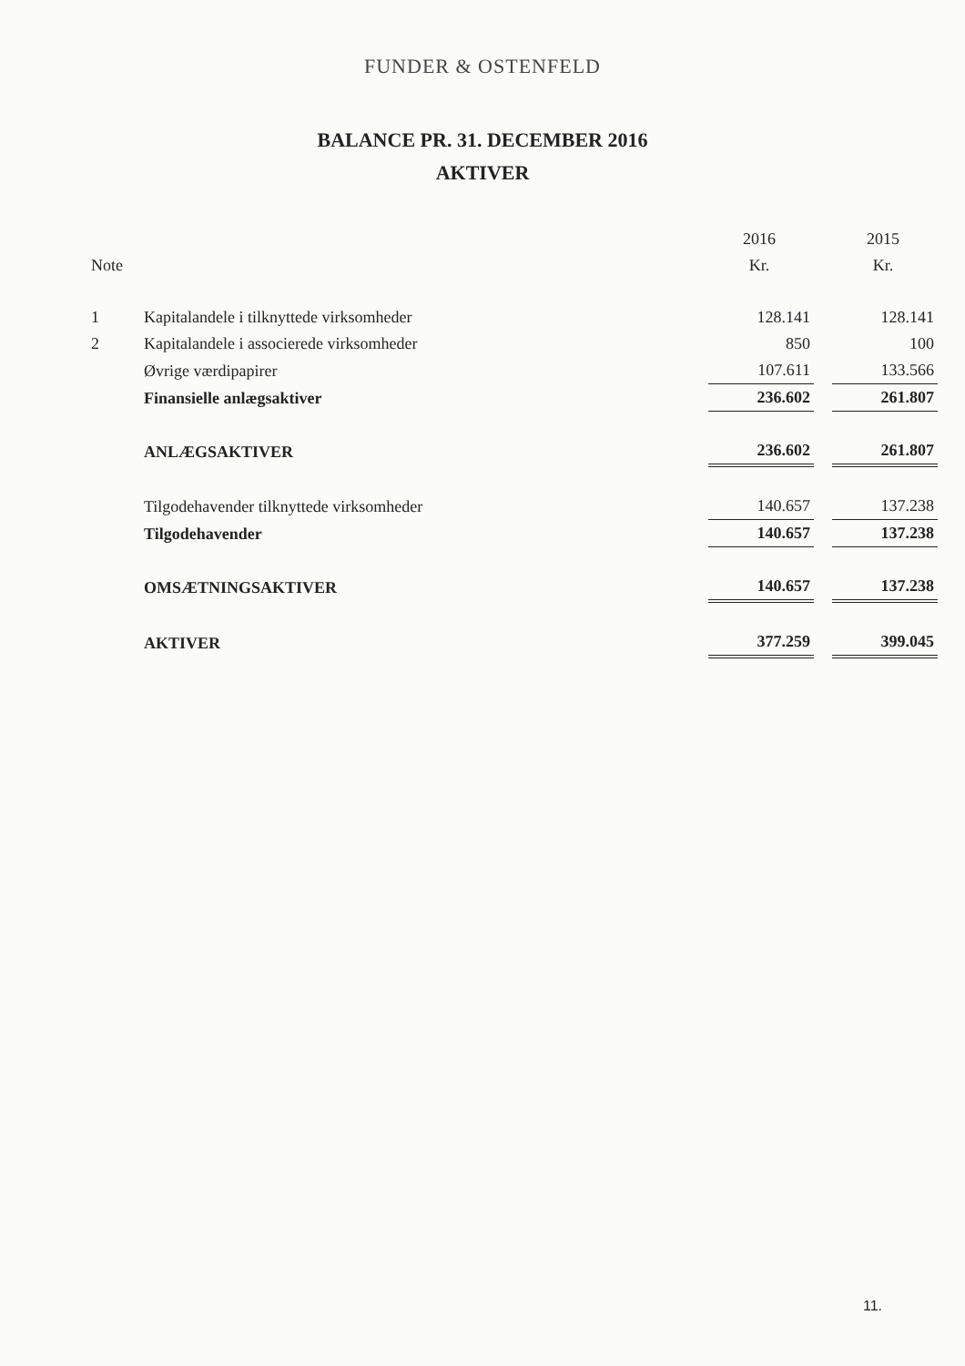FUNDER & OSTENFELD
BALANCE PR. 31. DECEMBER 2016
AKTIVER
| | | 2016 | | 2015 |
| --- | --- | --- | --- | --- |
| Note | | Kr. | | Kr. |
| 1 | Kapitalandele i tilknyttede virksomheder | 128.141 | | 128.141 |
| 2 | Kapitalandele i associerede virksomheder | 850 | | 100 |
| | Øvrige værdipapirer | 107.611 | | 133.566 |
| | Finansielle anlægsaktiver | 236.602 | | 261.807 |
| | ANLÆGSAKTIVER | 236.602 | | 261.807 |
| | Tilgodehavender tilknyttede virksomheder | 140.657 | | 137.238 |
| | Tilgodehavender | 140.657 | | 137.238 |
| | OMSÆTNINGSAKTIVER | 140.657 | | 137.238 |
| | AKTIVER | 377.259 | | 399.045 |
11.